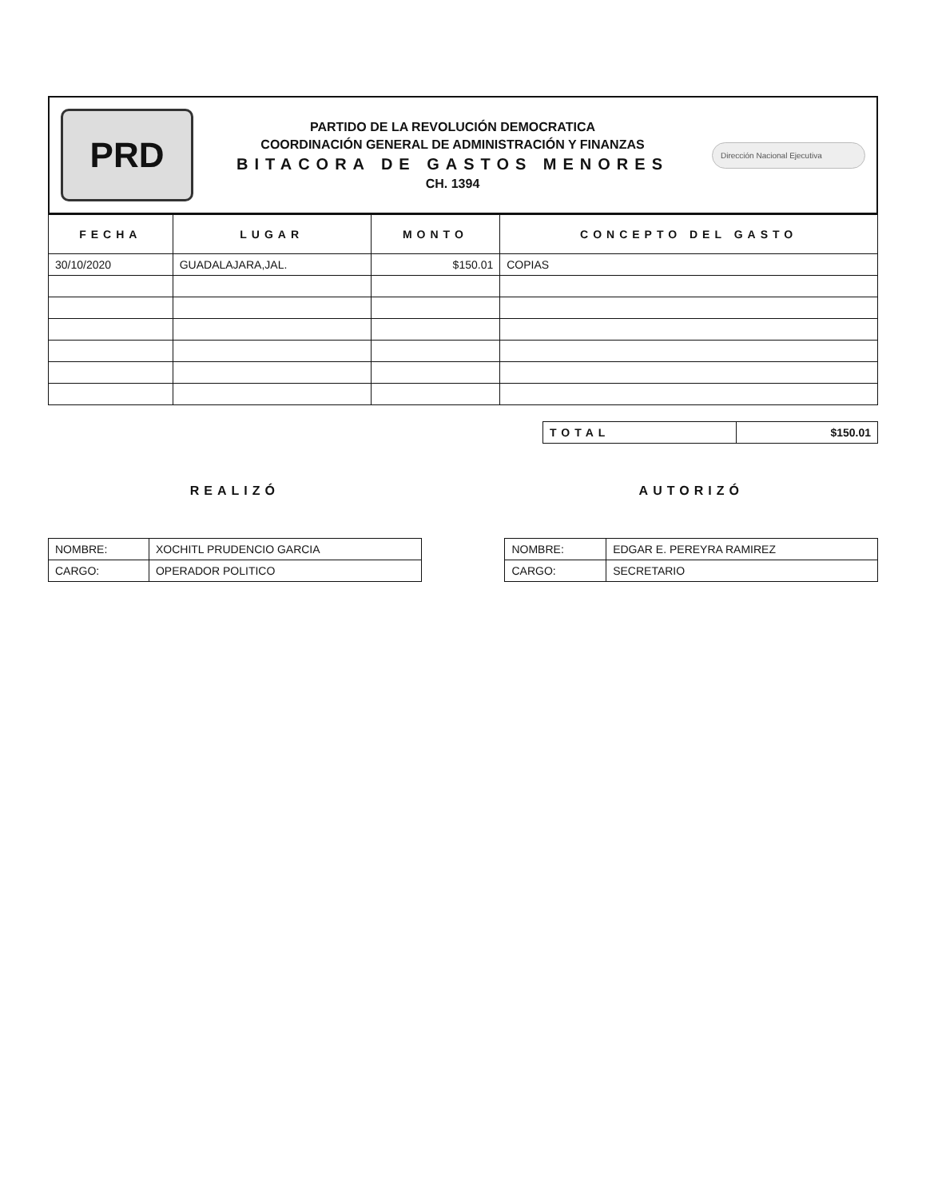PRD
PARTIDO DE LA REVOLUCIÓN DEMOCRATICA
COORDINACIÓN GENERAL DE ADMINISTRACIÓN Y FINANZAS
BITACORA DE GASTOS MENORES
CH. 1394
Dirección Nacional Ejecutiva
| FECHA | LUGAR | MONTO | CONCEPTO DEL GASTO |
| --- | --- | --- | --- |
| 30/10/2020 | GUADALAJARA,JAL. | $150.01 | COPIAS |
| TOTAL | $150.01 |
REALIZÓ
| NOMBRE: | XOCHITL PRUDENCIO GARCIA |
| CARGO: | OPERADOR POLITICO |
AUTORIZÓ
| NOMBRE: | EDGAR E. PEREYRA RAMIREZ |
| CARGO: | SECRETARIO |